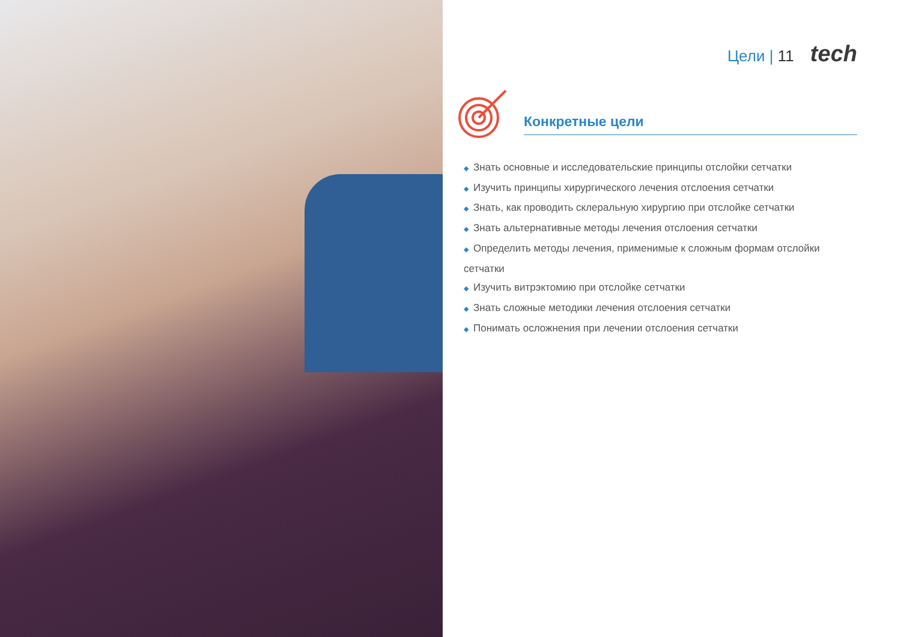Цели | 11 tech
Конкретные цели
◆ Знать основные и исследовательские принципы отслойки сетчатки
◆ Изучить принципы хирургического лечения отслоения сетчатки
◆ Знать, как проводить склеральную хирургию при отслойке сетчатки
◆ Знать альтернативные методы лечения отслоения сетчатки
◆ Определить методы лечения, применимые к сложным формам отслойки сетчатки
◆ Изучить витрэктомию при отслойке сетчатки
◆ Знать сложные методики лечения отслоения сетчатки
◆ Понимать осложнения при лечении отслоения сетчатки